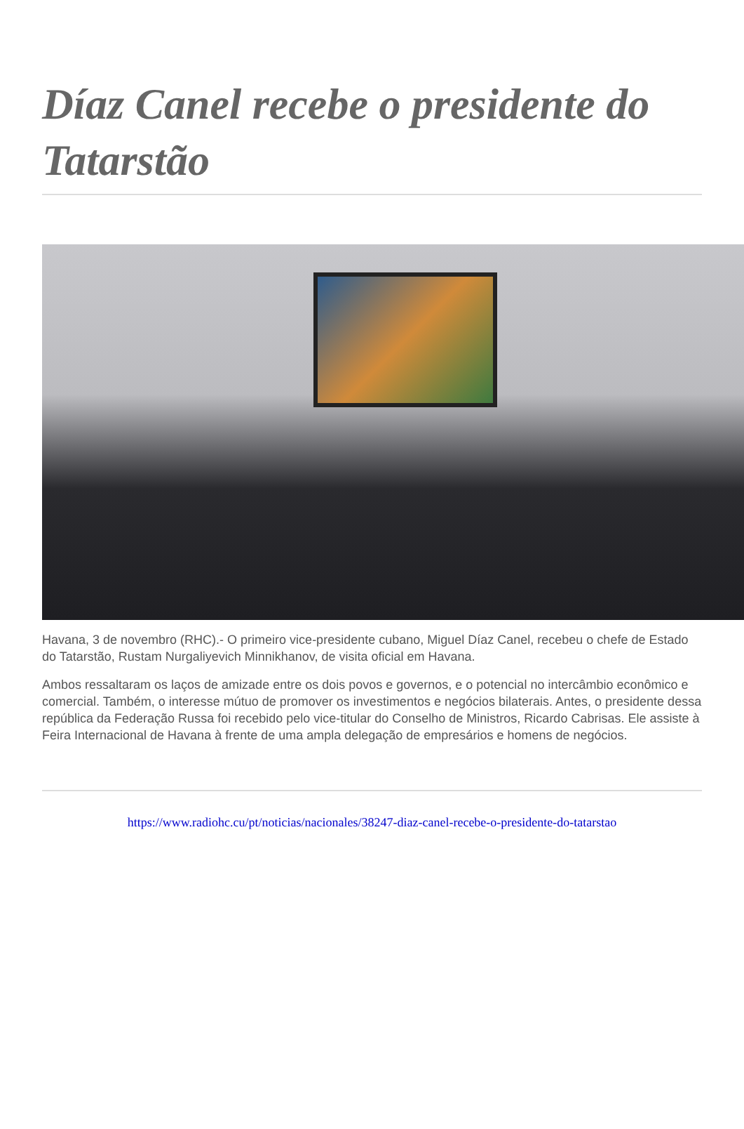Díaz Canel recebe o presidente do Tatarstão
Havana, 3 de novembro (RHC).- O primeiro vice-presidente cubano, Miguel Díaz Canel, recebeu o chefe de Estado do Tatarstão, Rustam Nurgaliyevich Minnikhanov, de visita oficial em Havana.
Ambos ressaltaram os laços de amizade entre os dois povos e governos, e o potencial no intercâmbio econômico e comercial. Também, o interesse mútuo de promover os investimentos e negócios bilaterais. Antes, o presidente dessa república da Federação Russa foi recebido pelo vice-titular do Conselho de Ministros, Ricardo Cabrisas. Ele assiste à Feira Internacional de Havana à frente de uma ampla delegação de empresários e homens de negócios.
https://www.radiohc.cu/pt/noticias/nacionales/38247-diaz-canel-recebe-o-presidente-do-tatarstao